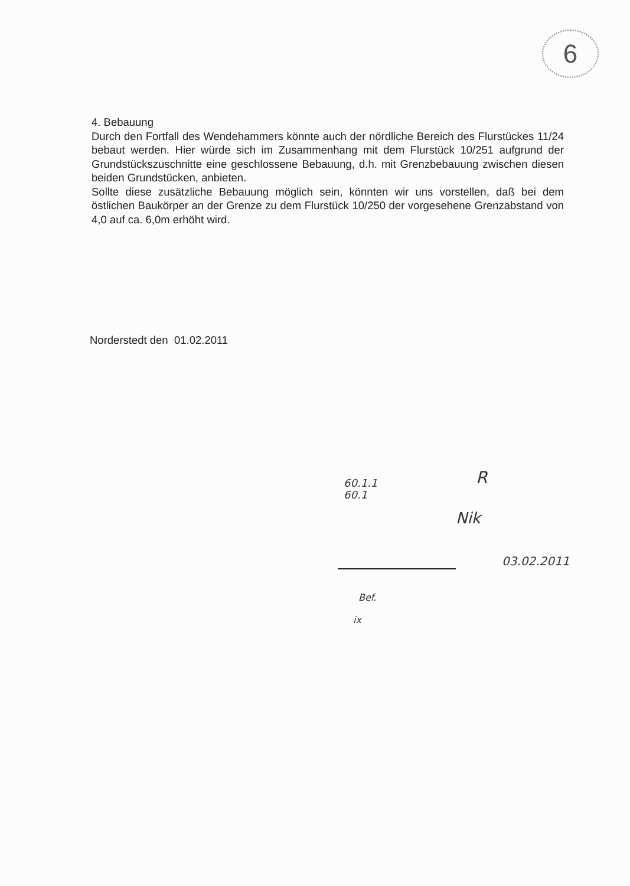6
4. Bebauung
Durch den Fortfall des Wendehammers könnte auch der nördliche Bereich des Flurstückes 11/24 bebaut werden. Hier würde sich im Zusammenhang mit dem Flurstück 10/251 aufgrund der Grundstückszuschnitte eine geschlossene Bebauung, d.h. mit Grenzbebauung zwischen diesen beiden Grundstücken, anbieten.
Sollte diese zusätzliche Bebauung möglich sein, könnten wir uns vorstellen, daß bei dem östlichen Baukörper an der Grenze zu dem Flurstück 10/250 der vorgesehene Grenzabstand von 4,0 auf ca. 6,0m erhöht wird.
Norderstedt den 01.02.2011
60.1.1
60.1
R
Nik
03.02.2011
Bef.
ix